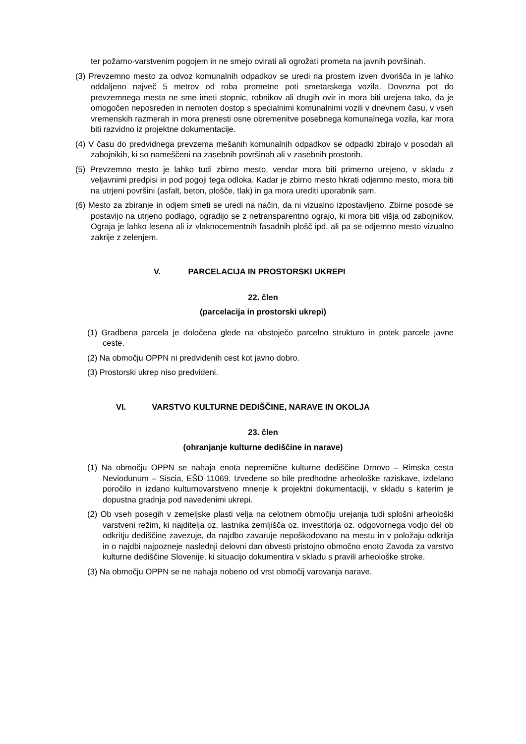ter požarno-varstvenim pogojem in ne smejo ovirati ali ogrožati prometa na javnih površinah.
(3) Prevzemno mesto za odvoz komunalnih odpadkov se uredi na prostem izven dvorišča in je lahko oddaljeno največ 5 metrov od roba prometne poti smetarskega vozila. Dovozna pot do prevzemnega mesta ne sme imeti stopnic, robnikov ali drugih ovir in mora biti urejena tako, da je omogočen neposreden in nemoten dostop s specialnimi komunalnimi vozili v dnevnem času, v vseh vremenskih razmerah in mora prenesti osne obremenitve posebnega komunalnega vozila, kar mora biti razvidno iz projektne dokumentacije.
(4) V času do predvidnega prevzema mešanih komunalnih odpadkov se odpadki zbirajo v posodah ali zabojnikih, ki so nameščeni na zasebnih površinah ali v zasebnih prostorih.
(5) Prevzemno mesto je lahko tudi zbirno mesto, vendar mora biti primerno urejeno, v skladu z veljavnimi predpisi in pod pogoji tega odloka. Kadar je zbirno mesto hkrati odjemno mesto, mora biti na utrjeni površini (asfalt, beton, plošče, tlak) in ga mora urediti uporabnik sam.
(6) Mesto za zbiranje in odjem smeti se uredi na način, da ni vizualno izpostavljeno. Zbirne posode se postavijo na utrjeno podlago, ogradijo se z netransparentno ograjo, ki mora biti višja od zabojnikov. Ograja je lahko lesena ali iz vlaknocementnih fasadnih plošč ipd. ali pa se odjemno mesto vizualno zakrije z zelenjem.
V. PARCELACIJA IN PROSTORSKI UKREPI
22. člen
(parcelacija in prostorski ukrepi)
(1) Gradbena parcela je določena glede na obstoječo parcelno strukturo in potek parcele javne ceste.
(2) Na območju OPPN ni predvidenih cest kot javno dobro.
(3) Prostorski ukrep niso predvideni.
VI. VARSTVO KULTURNE DEDIŠČINE, NARAVE IN OKOLJA
23. člen
(ohranjanje kulturne dediščine in narave)
(1) Na območju OPPN se nahaja enota nepremične kulturne dediščine Drnovo – Rimska cesta Neviodunum – Siscia, EŠD 11069. Izvedene so bile predhodne arheološke raziskave, izdelano poročilo in izdano kulturnovarstveno mnenje k projektni dokumentaciji, v skladu s katerim je dopustna gradnja pod navedenimi ukrepi.
(2) Ob vseh posegih v zemeljske plasti velja na celotnem območju urejanja tudi splošni arheološki varstveni režim, ki najditelja oz. lastnika zemljišča oz. investitorja oz. odgovornega vodjo del ob odkritju dediščine zavezuje, da najdbo zavaruje nepoškodovano na mestu in v položaju odkritja in o najdbi najpozneje naslednji delovni dan obvesti pristojno območno enoto Zavoda za varstvo kulturne dediščine Slovenije, ki situacijo dokumentira v skladu s pravili arheološke stroke.
(3) Na območju OPPN se ne nahaja nobeno od vrst območij varovanja narave.